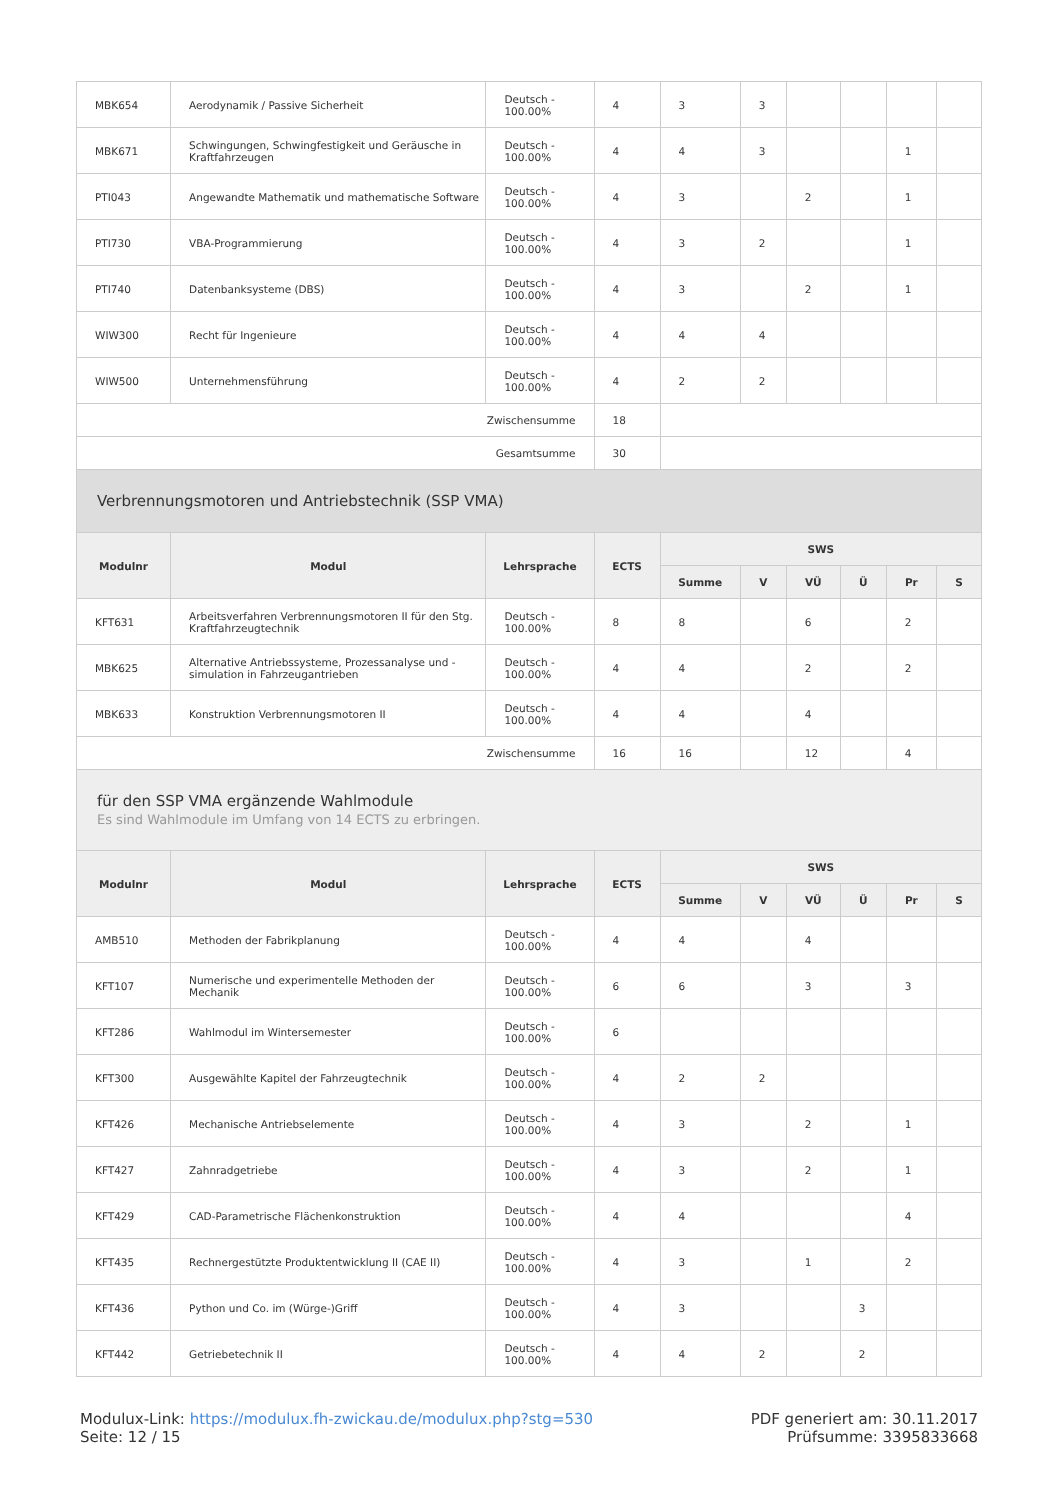| MBK654 | Aerodynamik / Passive Sicherheit | Deutsch - 100.00% | 4 | 3 | 3 | | | | |
| MBK671 | Schwingungen, Schwingfestigkeit und Geräusche in Kraftfahrzeugen | Deutsch - 100.00% | 4 | 4 | 3 | | | 1 | |
| PTI043 | Angewandte Mathematik und mathematische Software | Deutsch - 100.00% | 4 | 3 | | 2 | | 1 | |
| PTI730 | VBA-Programmierung | Deutsch - 100.00% | 4 | 3 | 2 | | | 1 | |
| PTI740 | Datenbanksysteme (DBS) | Deutsch - 100.00% | 4 | 3 | | 2 | | 1 | |
| WIW300 | Recht für Ingenieure | Deutsch - 100.00% | 4 | 4 | 4 | | | | |
| WIW500 | Unternehmensführung | Deutsch - 100.00% | 4 | 2 | 2 | | | | |
| Zwischensumme | | | 18 | | | | | | |
| Gesamtsumme | | | 30 | | | | | | |
| Verbrennungsmotoren und Antriebstechnik (SSP VMA) | | | | | | | | | |
| Modulnr | Modul | Lehrsprache | ECTS | SWS | | | | | |
| | | | | Summe | V | VÜ | Ü | Pr | S |
| KFT631 | Arbeitsverfahren Verbrennungsmotoren II für den Stg. Kraftfahrzeugtechnik | Deutsch - 100.00% | 8 | 8 | | 6 | | 2 | |
| MBK625 | Alternative Antriebssysteme, Prozessanalyse und -simulation in Fahrzeugantrieben | Deutsch - 100.00% | 4 | 4 | | 2 | | 2 | |
| MBK633 | Konstruktion Verbrennungsmotoren II | Deutsch - 100.00% | 4 | 4 | | 4 | | | |
| Zwischensumme | | | 16 | 16 | | 12 | | 4 | |
| für den SSP VMA ergänzende Wahlmodule Es sind Wahlmodule im Umfang von 14 ECTS zu erbringen. | | | | | | | | | |
| Modulnr | Modul | Lehrsprache | ECTS | SWS | | | | | |
| | | | | Summe | V | VÜ | Ü | Pr | S |
| AMB510 | Methoden der Fabrikplanung | Deutsch - 100.00% | 4 | 4 | | 4 | | | |
| KFT107 | Numerische und experimentelle Methoden der Mechanik | Deutsch - 100.00% | 6 | 6 | | 3 | | 3 | |
| KFT286 | Wahlmodul im Wintersemester | Deutsch - 100.00% | 6 | | | | | | |
| KFT300 | Ausgewählte Kapitel der Fahrzeugtechnik | Deutsch - 100.00% | 4 | 2 | 2 | | | | |
| KFT426 | Mechanische Antriebselemente | Deutsch - 100.00% | 4 | 3 | | 2 | | 1 | |
| KFT427 | Zahnradgetriebe | Deutsch - 100.00% | 4 | 3 | | 2 | | 1 | |
| KFT429 | CAD-Parametrische Flächenkonstruktion | Deutsch - 100.00% | 4 | 4 | | | | 4 | |
| KFT435 | Rechnergestützte Produktentwicklung II (CAE II) | Deutsch - 100.00% | 4 | 3 | | 1 | | 2 | |
| KFT436 | Python und Co. im (Würge-)Griff | Deutsch - 100.00% | 4 | 3 | | | 3 | | |
| KFT442 | Getriebetechnik II | Deutsch - 100.00% | 4 | 4 | 2 | | 2 | | |
Modulux-Link: https://modulux.fh-zwickau.de/modulux.php?stg=530
Seite: 12 / 15
PDF generiert am: 30.11.2017
Prüfsumme: 3395833668